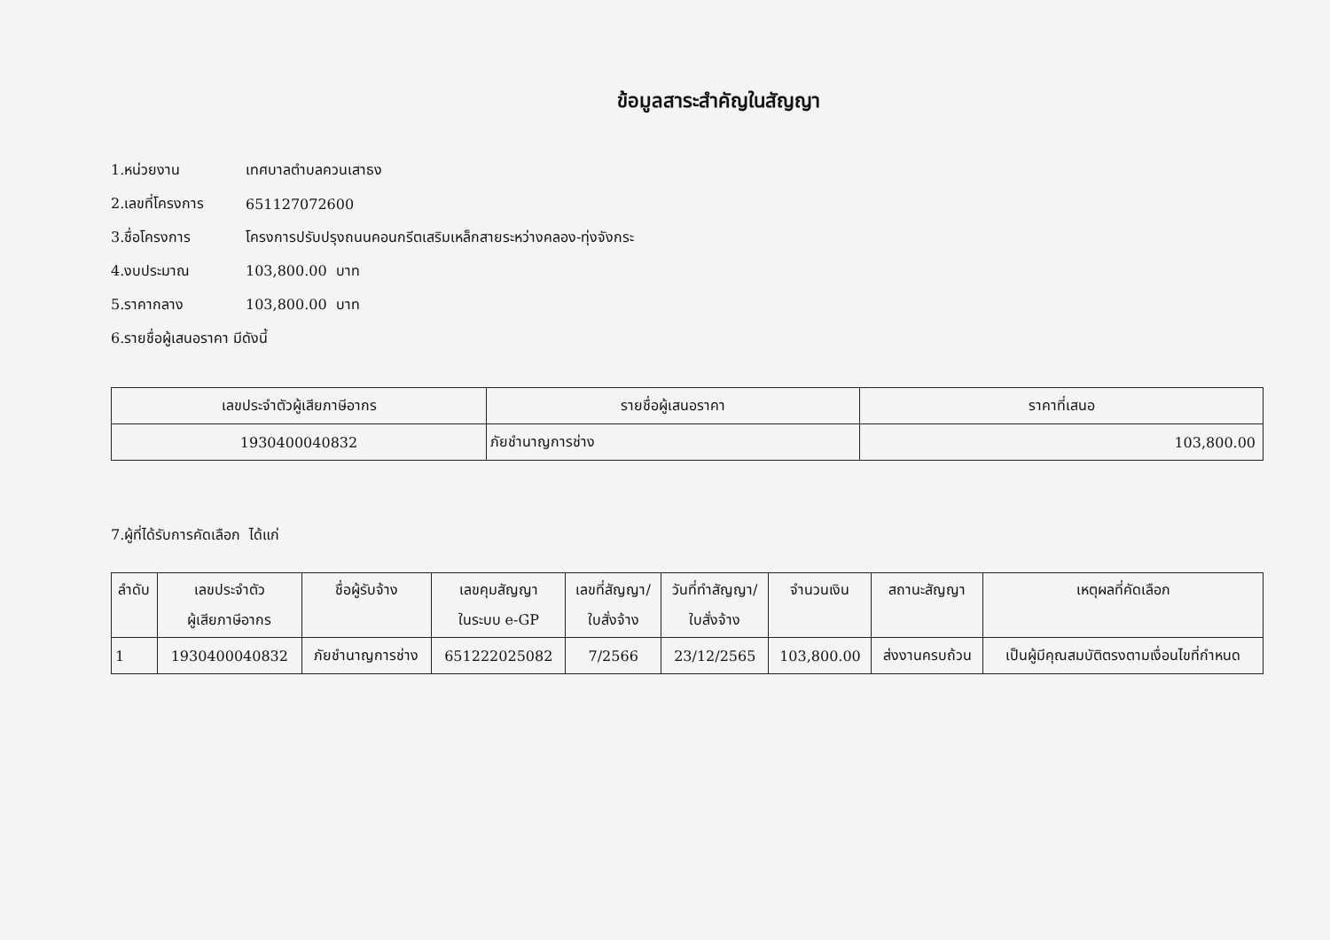ข้อมูลสาระสำคัญในสัญญา
1.หน่วยงาน เทศบาลตำบลควนเสาธง
2.เลขที่โครงการ 651127072600
3.ชื่อโครงการ โครงการปรับปรุงถนนคอนกรีตเสริมเหล็กสายระหว่างคลอง-ทุ่งจังกระ
4.งบประมาณ 103,800.00 บาท
5.ราคากลาง 103,800.00 บาท
6.รายชื่อผู้เสนอราคา มีดังนี้
| เลขประจำตัวผู้เสียภาษีอากร | รายชื่อผู้เสนอราคา | ราคาที่เสนอ |
| --- | --- | --- |
| 1930400040832 | ภัยชำนาญการช่าง | 103,800.00 |
7.ผู้ที่ได้รับการคัดเลือก ได้แก่
| ลำดับ | เลขประจำตัว ผู้เสียภาษีอากร | ชื่อผู้รับจ้าง | เลขคุมสัญญา ในระบบ e-GP | เลขที่สัญญา/ ใบสั่งจ้าง | วันที่ทำสัญญา/ ใบสั่งจ้าง | จำนวนเงิน | สถานะสัญญา | เหตุผลที่คัดเลือก |
| --- | --- | --- | --- | --- | --- | --- | --- | --- |
| 1 | 1930400040832 | ภัยชำนาญการช่าง | 651222025082 | 7/2566 | 23/12/2565 | 103,800.00 | ส่งงานครบถ้วน | เป็นผู้มีคุณสมบัติตรงตามเงื่อนไขที่กำหนด |